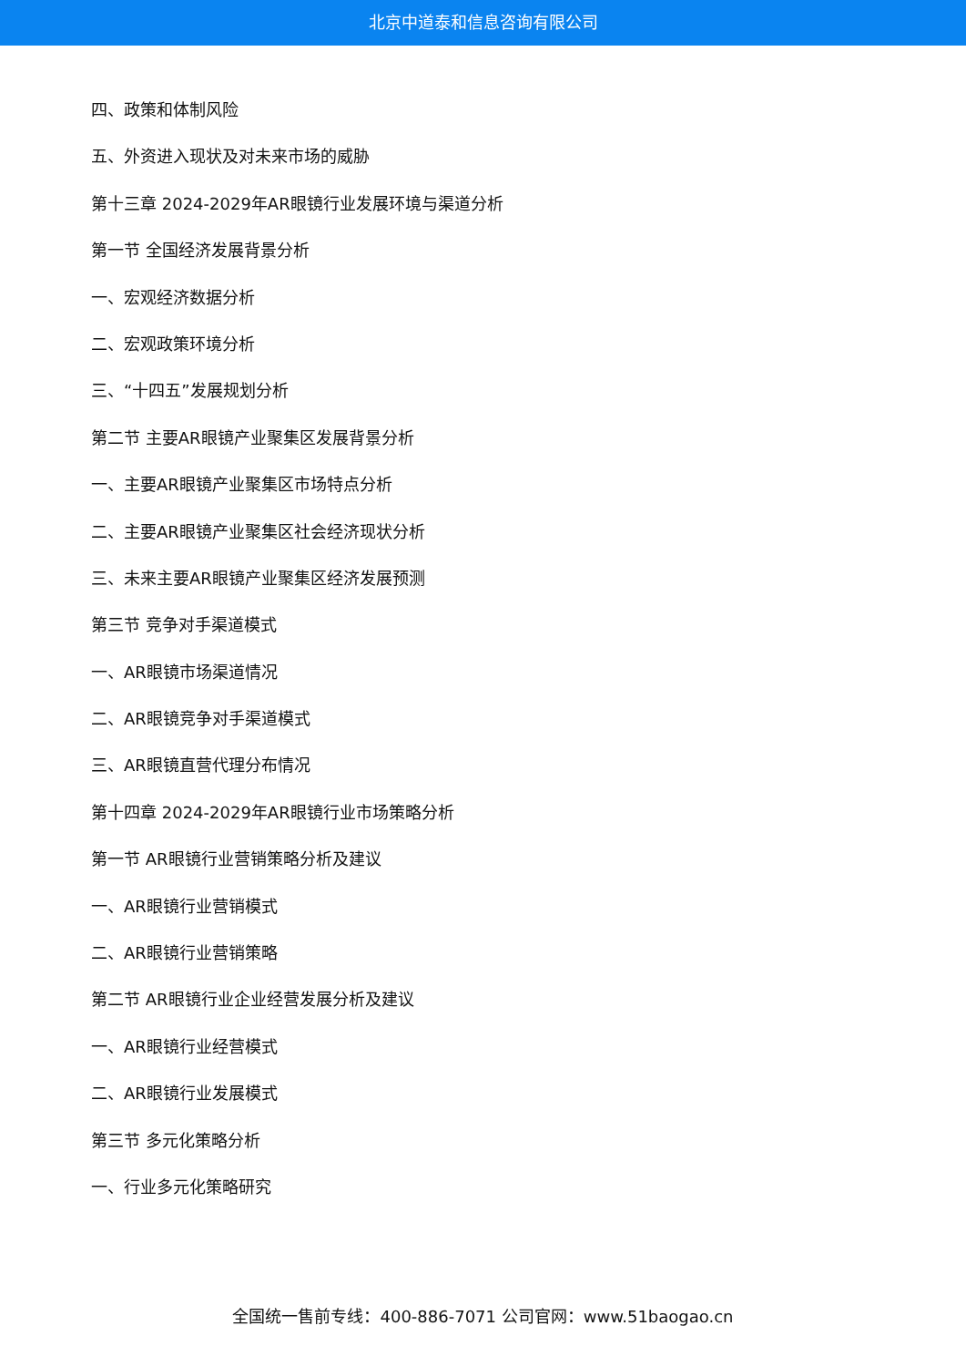北京中道泰和信息咨询有限公司
四、政策和体制风险
五、外资进入现状及对未来市场的威胁
第十三章 2024-2029年AR眼镜行业发展环境与渠道分析
第一节 全国经济发展背景分析
一、宏观经济数据分析
二、宏观政策环境分析
三、“十四五”发展规划分析
第二节 主要AR眼镜产业聚集区发展背景分析
一、主要AR眼镜产业聚集区市场特点分析
二、主要AR眼镜产业聚集区社会经济现状分析
三、未来主要AR眼镜产业聚集区经济发展预测
第三节 竞争对手渠道模式
一、AR眼镜市场渠道情况
二、AR眼镜竞争对手渠道模式
三、AR眼镜直营代理分布情况
第十四章 2024-2029年AR眼镜行业市场策略分析
第一节 AR眼镜行业营销策略分析及建议
一、AR眼镜行业营销模式
二、AR眼镜行业营销策略
第二节 AR眼镜行业企业经营发展分析及建议
一、AR眼镜行业经营模式
二、AR眼镜行业发展模式
第三节 多元化策略分析
一、行业多元化策略研究
全国统一售前专线：400-886-7071 公司官网：www.51baogao.cn